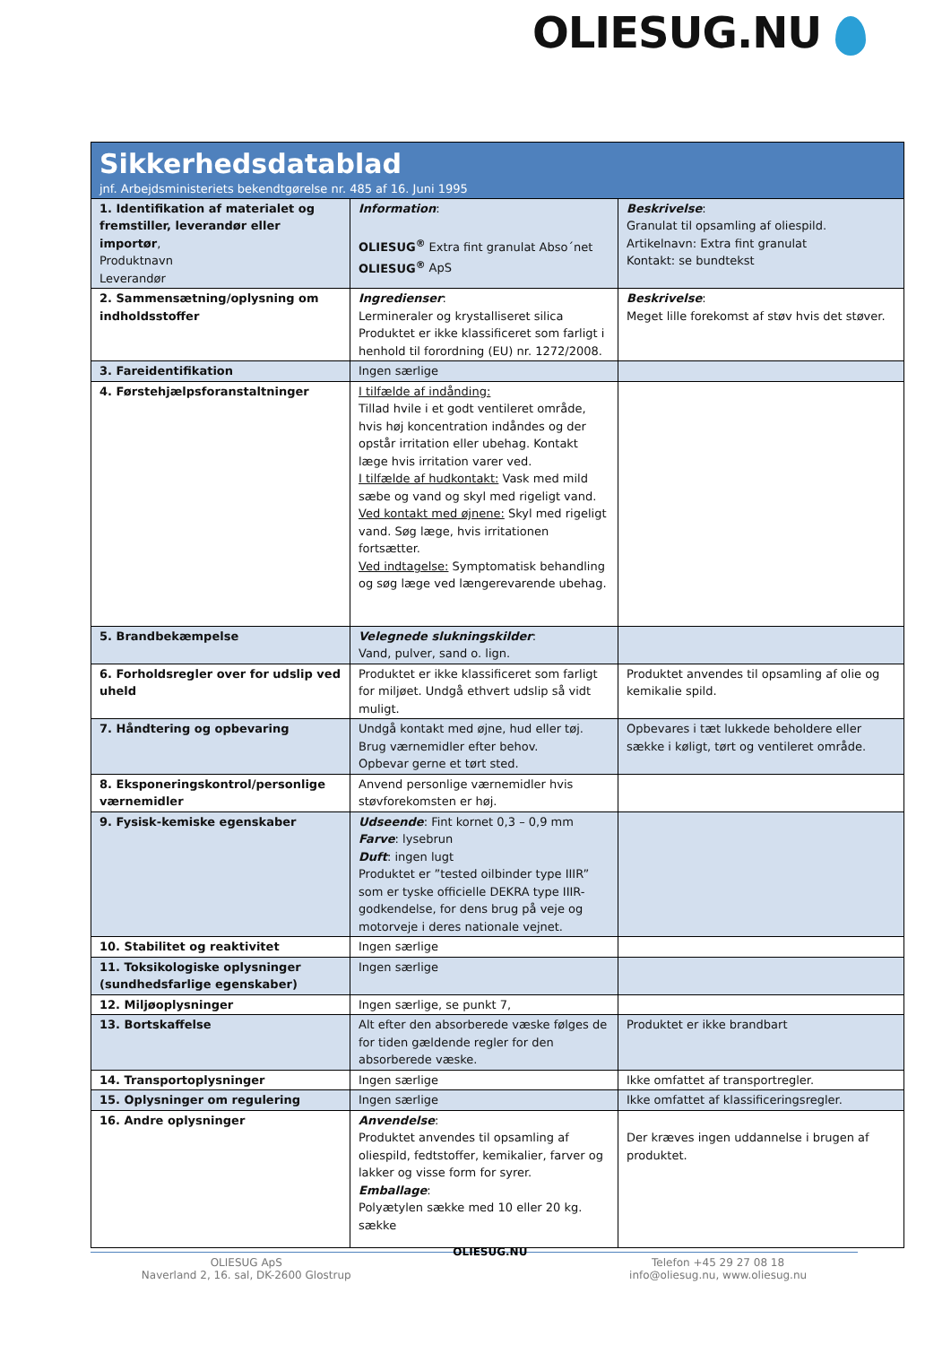OLIESUG.NU
| Sikkerhedsdatablad jnf. Arbejdsministeriets bekendtgørelse nr. 485 af 16. Juni 1995 | | |
| 1. Identifikation af materialet og fremstiller, leverandør eller importør , Produktnavn Leverandør | Information : OLIESUG<sup>®</sup> Extra fint granulat Abso´net OLIESUG<sup>®</sup> ApS | Beskrivelse : Granulat til opsamling af oliespild. Artikelnavn: Extra fint granulat Kontakt: se bundtekst |
| 2. Sammensætning/oplysning om indholdsstoffer | Ingredienser : Lermineraler og krystalliseret silica Produktet er ikke klassificeret som farligt i henhold til forordning (EU) nr. 1272/2008. | Beskrivelse : Meget lille forekomst af støv hvis det støver. |
| 3. Fareidentifikation | Ingen særlige | |
| 4. Førstehjælpsforanstaltninger | I tilfælde af indånding: Tillad hvile i et godt ventileret område, hvis høj koncentration indåndes og der opstår irritation eller ubehag. Kontakt læge hvis irritation varer ved. I tilfælde af hudkontakt: Vask med mild sæbe og vand og skyl med rigeligt vand. Ved kontakt med øjnene: Skyl med rigeligt vand. Søg læge, hvis irritationen fortsætter. Ved indtagelse: Symptomatisk behandling og søg læge ved længerevarende ubehag. | |
| 5. Brandbekæmpelse | Velegnede slukningskilder : Vand, pulver, sand o. lign. | |
| 6. Forholdsregler over for udslip ved uheld | Produktet er ikke klassificeret som farligt for miljøet. Undgå ethvert udslip så vidt muligt. | Produktet anvendes til opsamling af olie og kemikalie spild. |
| 7. Håndtering og opbevaring | Undgå kontakt med øjne, hud eller tøj. Brug værnemidler efter behov. Opbevar gerne et tørt sted. | Opbevares i tæt lukkede beholdere eller sække i køligt, tørt og ventileret område. |
| 8. Eksponeringskontrol/personlige værnemidler | Anvend personlige værnemidler hvis støvforekomsten er høj. | |
| 9. Fysisk-kemiske egenskaber | Udseende : Fint kornet 0,3 – 0,9 mm Farve : lysebrun Duft : ingen lugt Produktet er ”tested oilbinder type IIIR” som er tyske officielle DEKRA type IIIR-godkendelse, for dens brug på veje og motorveje i deres nationale vejnet. | |
| 10. Stabilitet og reaktivitet | Ingen særlige | |
| 11. Toksikologiske oplysninger (sundhedsfarlige egenskaber) | Ingen særlige | |
| 12. Miljøoplysninger | Ingen særlige, se punkt 7, | |
| 13. Bortskaffelse | Alt efter den absorberede væske følges de for tiden gældende regler for den absorberede væske. | Produktet er ikke brandbart |
| 14. Transportoplysninger | Ingen særlige | Ikke omfattet af transportregler. |
| 15. Oplysninger om regulering | Ingen særlige | Ikke omfattet af klassificeringsregler. |
| 16. Andre oplysninger | Anvendelse : Produktet anvendes til opsamling af oliespild, fedtstoffer, kemikalier, farver og lakker og visse form for syrer. Emballage : Polyætylen sække med 10 eller 20 kg. sække | Der kræves ingen uddannelse i brugen af produktet. |
OLIESUG ApS
Naverland 2, 16. sal, DK-2600 Glostrup
OLIESUG.NU
Telefon +45 29 27 08 18
info@oliesug.nu, www.oliesug.nu